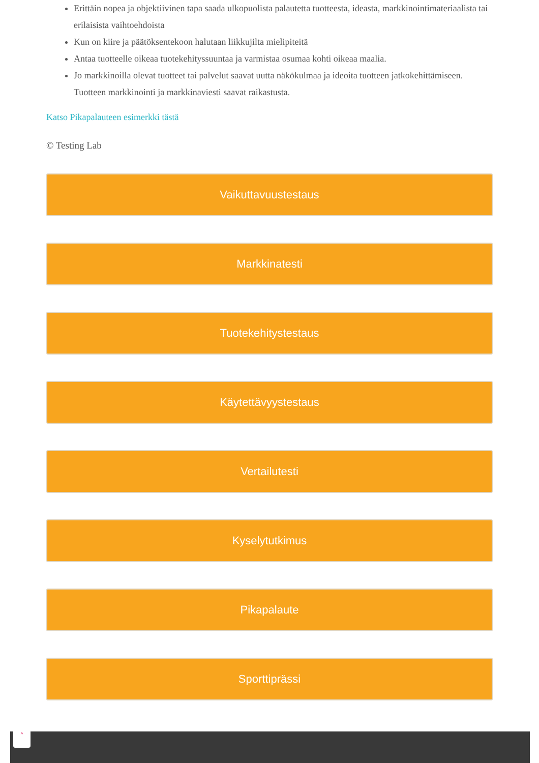Erittäin nopea ja objektiivinen tapa saada ulkopuolista palautetta tuotteesta, ideasta, markkinointimateriaalista tai erilaisista vaihtoehdoista
Kun on kiire ja päätöksentekoon halutaan liikkujilta mielipiteitä
Antaa tuotteelle oikeaa tuotekehityssuuntaa ja varmistaa osumaa kohti oikeaa maalia.
Jo markkinoilla olevat tuotteet tai palvelut saavat uutta näkökulmaa ja ideoita tuotteen jatkokehittämiseen. Tuotteen markkinointi ja markkinaviesti saavat raikastusta.
Katso Pikapalauteen esimerkki tästä
© Testing Lab
Vaikuttavuustestaus
Markkinatesti
Tuotekehitystestaus
Käytettävyystestaus
Vertailutesti
Kyselytutkimus
Pikapalaute
Sporttiprässi
˄